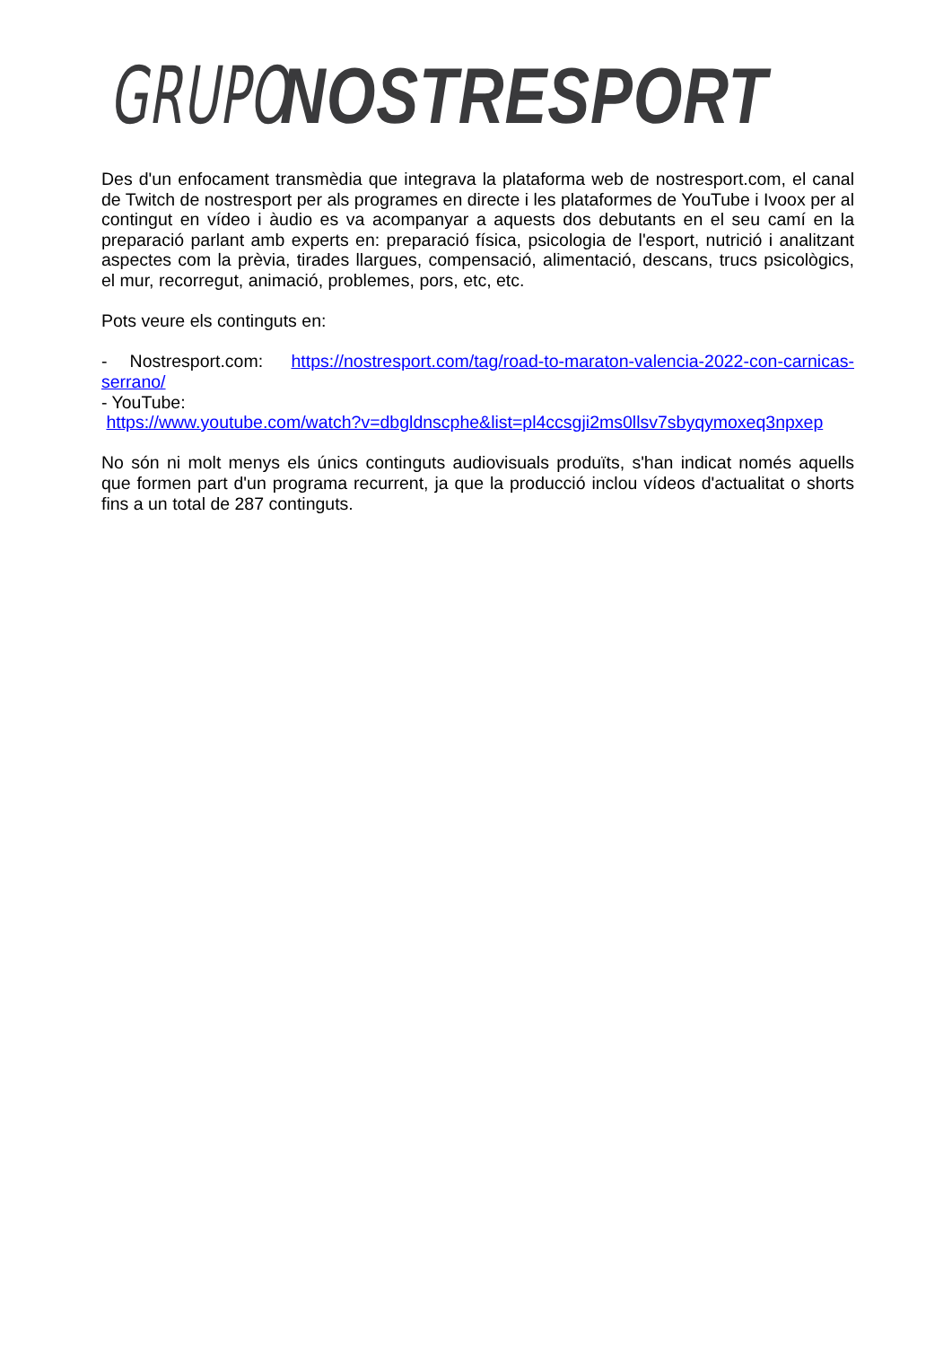GRUPO NOSTRESPORT
Des d'un enfocament transmèdia que integrava la plataforma web de nostresport.com, el canal de Twitch de nostresport per als programes en directe i les plataformes de YouTube i Ivoox per al contingut en vídeo i àudio es va acompanyar a aquests dos debutants en el seu camí en la preparació parlant amb experts en: preparació física, psicologia de l'esport, nutrició i analitzant aspectes com la prèvia, tirades llargues, compensació, alimentació, descans, trucs psicològics, el mur, recorregut, animació, problemes, pors, etc, etc.
Pots veure els continguts en:
- Nostresport.com: https://nostresport.com/tag/road-to-maraton-valencia-2022-con-carnicas-serrano/
- YouTube:
https://www.youtube.com/watch?v=dbgldnscphe&list=pl4ccsgji2ms0llsv7sbyqymoxeq3npxep
No són ni molt menys els únics continguts audiovisuals produïts, s'han indicat només aquells que formen part d'un programa recurrent, ja que la producció inclou vídeos d'actualitat o shorts fins a un total de 287 continguts.